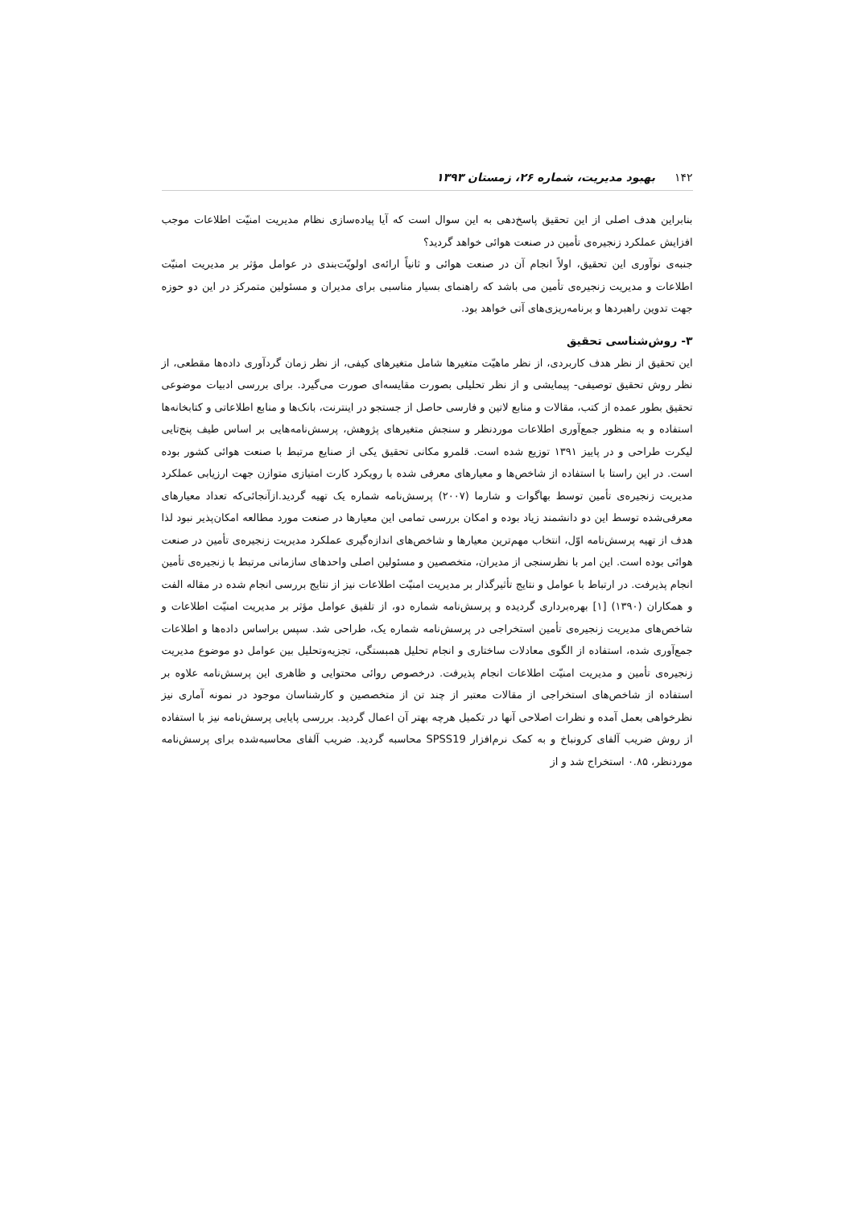۱۴۲بهبود مدیریت، شماره ۲۶، زمستان ۱۳۹۳
بنابراین هدف اصلی از این تحقیق پاسخ‌دهی به این سوال است که آیا پیاده‌سازی نظام مدیریت امنیّت اطلاعات موجب افزایش عملکرد زنجیره‌ی تأمین در صنعت هوائی خواهد گردید؟
جنبه‌ی نوآوری این تحقیق، اولاً انجام آن در صنعت هوائی و ثانیاً ارائه‌ی اولویّت‌بندی در عوامل مؤثر بر مدیریت امنیّت اطلاعات و مدیریت زنجیره‌ی تأمین می باشد که راهنمای بسیار مناسبی برای مدیران و مسئولین متمرکز در این دو حوزه جهت تدوین راهبردها و برنامه‌ریزی‌های آتی خواهد بود.
۳- روش‌شناسی تحقیق
این تحقیق از نظر هدف کاربردی، از نظر ماهیّت متغیرها شامل متغیرهای کیفی، از نظر زمان گردآوری داده‌ها مقطعی، از نظر روش تحقیق توصیفی- پیمایشی و از نظر تحلیلی بصورت مقایسه‌ای صورت می‌گیرد. برای بررسی ادبیات موضوعی تحقیق بطور عمده از کتب، مقالات و منابع لاتین و فارسی حاصل از جستجو در اینترنت، بانک‌ها و منابع اطلاعاتی و کتابخانه‌ها استفاده و به منظور جمع‌آوری اطلاعات موردنظر و سنجش متغیرهای پژوهش، پرسش‌نامه‌هایی بر اساس طیف پنج‌تایی لیکرت طراحی و در پاییز ۱۳۹۱ توزیع شده است. قلمرو مکانی تحقیق یکی از صنایع مرتبط با صنعت هوائی کشور بوده است. در این راستا با استفاده از شاخص‌ها و معیارهای معرفی شده با رویکرد کارت امتیازی متوازن جهت ارزیابی عملکرد مدیریت زنجیره‌ی تأمین توسط بهاگوات و شارما (۲۰۰۷) پرسش‌نامه شماره یک تهیه گردید.ازآنجائی‌که تعداد معیارهای معرفی‌شده توسط این دو دانشمند زیاد بوده و امکان بررسی تمامی این معیارها در صنعت مورد مطالعه امکان‌پذیر نبود لذا هدف از تهیه پرسش‌نامه اوّل، انتخاب مهم‌ترین معیارها و شاخص‌های اندازه‌گیری عملکرد مدیریت زنجیره‌ی تأمین در صنعت هوائی بوده است. این امر با نظرسنجی از مدیران، متخصصین و مسئولین اصلی واحدهای سازمانی مرتبط با زنجیره‌ی تأمین انجام پذیرفت. در ارتباط با عوامل و نتایج تأثیرگذار بر مدیریت امنیّت اطلاعات نیز از نتایج بررسی انجام شده در مقاله الفت و همکاران (۱۳۹۰) [۱] بهره‌برداری گردیده و پرسش‌نامه شماره دو، از تلفیق عوامل مؤثر بر مدیریت امنیّت اطلاعات و شاخص‌های مدیریت زنجیره‌ی تأمین استخراجی در پرسش‌نامه شماره یک، طراحی شد. سپس براساس داده‌ها و اطلاعات جمع‌آوری شده، استفاده از الگوی معادلات ساختاری و انجام تحلیل همبستگی، تجزیه‌وتحلیل بین عوامل دو موضوع مدیریت زنجیره‌ی تأمین و مدیریت امنیّت اطلاعات انجام پذیرفت. درخصوص روائی محتوایی و ظاهری این پرسش‌نامه علاوه بر استفاده از شاخص‌های استخراجی از مقالات معتبر از چند تن از متخصصین و کارشناسان موجود در نمونه آماری نیز نظرخواهی بعمل آمده و نظرات اصلاحی آنها در تکمیل هرچه بهتر آن اعمال گردید. بررسی پایایی پرسش‌نامه نیز با استفاده از روش ضریب آلفای کرونباخ و به کمک نرم‌افزار SPSS19 محاسبه گردید. ضریب آلفای محاسبه‌شده برای پرسش‌نامه موردنظر، ۰.۸۵ استخراج شد و از